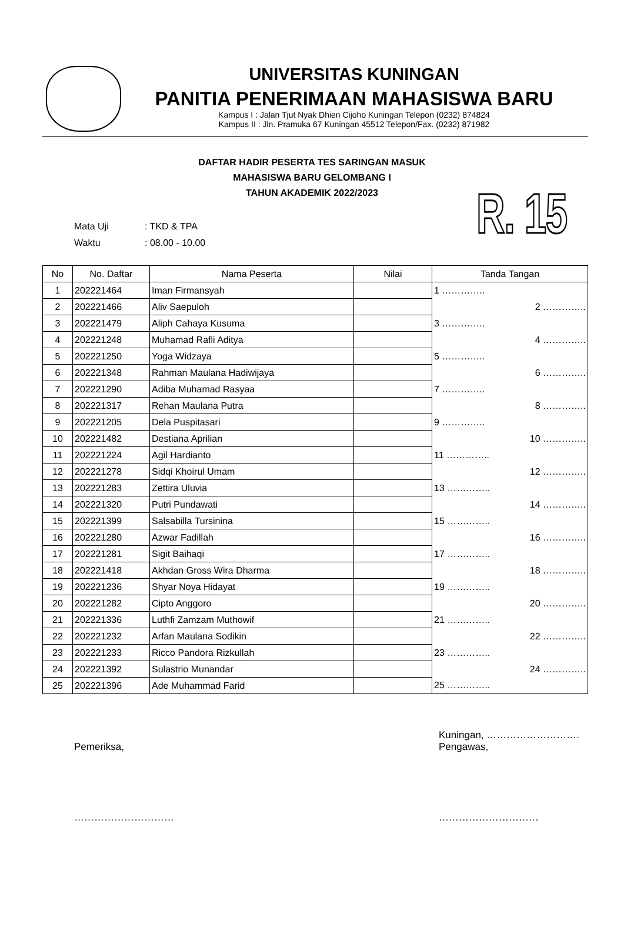UNIVERSITAS KUNINGAN
PANITIA PENERIMAAN MAHASISWA BARU
Kampus I : Jalan Tjut Nyak Dhien Cijoho Kuningan Telepon (0232) 874824
Kampus II : Jln. Pramuka 67 Kuningan 45512 Telepon/Fax. (0232) 871982
DAFTAR HADIR PESERTA TES SARINGAN MASUK
MAHASISWA BARU GELOMBANG I
TAHUN AKADEMIK 2022/2023
R. 15
Mata Uji: TKD & TPA
Waktu: 08.00 - 10.00
| No | No. Daftar | Nama Peserta | Nilai | Tanda Tangan |
| --- | --- | --- | --- | --- |
| 1 | 202221464 | Iman Firmansyah | | 1 ………….. |
| 2 | 202221466 | Aliv Saepuloh | | 2 ………….. |
| 3 | 202221479 | Aliph Cahaya Kusuma | | 3 ………….. |
| 4 | 202221248 | Muhamad Rafli Aditya | | 4 ………….. |
| 5 | 202221250 | Yoga Widzaya | | 5 ………….. |
| 6 | 202221348 | Rahman Maulana Hadiwijaya | | 6 ………….. |
| 7 | 202221290 | Adiba Muhamad Rasyaa | | 7 ………….. |
| 8 | 202221317 | Rehan Maulana Putra | | 8 ………….. |
| 9 | 202221205 | Dela Puspitasari | | 9 ………….. |
| 10 | 202221482 | Destiana Aprilian | | 10 ………….. |
| 11 | 202221224 | Agil Hardianto | | 11 ………….. |
| 12 | 202221278 | Sidqi Khoirul Umam | | 12 ………….. |
| 13 | 202221283 | Zettira Uluvia | | 13 ………….. |
| 14 | 202221320 | Putri Pundawati | | 14 ………….. |
| 15 | 202221399 | Salsabilla Tursinina | | 15 ………….. |
| 16 | 202221280 | Azwar Fadillah | | 16 ………….. |
| 17 | 202221281 | Sigit Baihaqi | | 17 ………….. |
| 18 | 202221418 | Akhdan Gross Wira Dharma | | 18 ………….. |
| 19 | 202221236 | Shyar Noya Hidayat | | 19 ………….. |
| 20 | 202221282 | Cipto Anggoro | | 20 ………….. |
| 21 | 202221336 | Luthfi Zamzam Muthowif | | 21 ………….. |
| 22 | 202221232 | Arfan Maulana Sodikin | | 22 ………….. |
| 23 | 202221233 | Ricco Pandora Rizkullah | | 23 ………….. |
| 24 | 202221392 | Sulastrio Munandar | | 24 ………….. |
| 25 | 202221396 | Ade Muhammad Farid | | 25 ………….. |
Pemeriksa,
…………………………
Kuningan, ……………………….
Pengawas,
…………………………